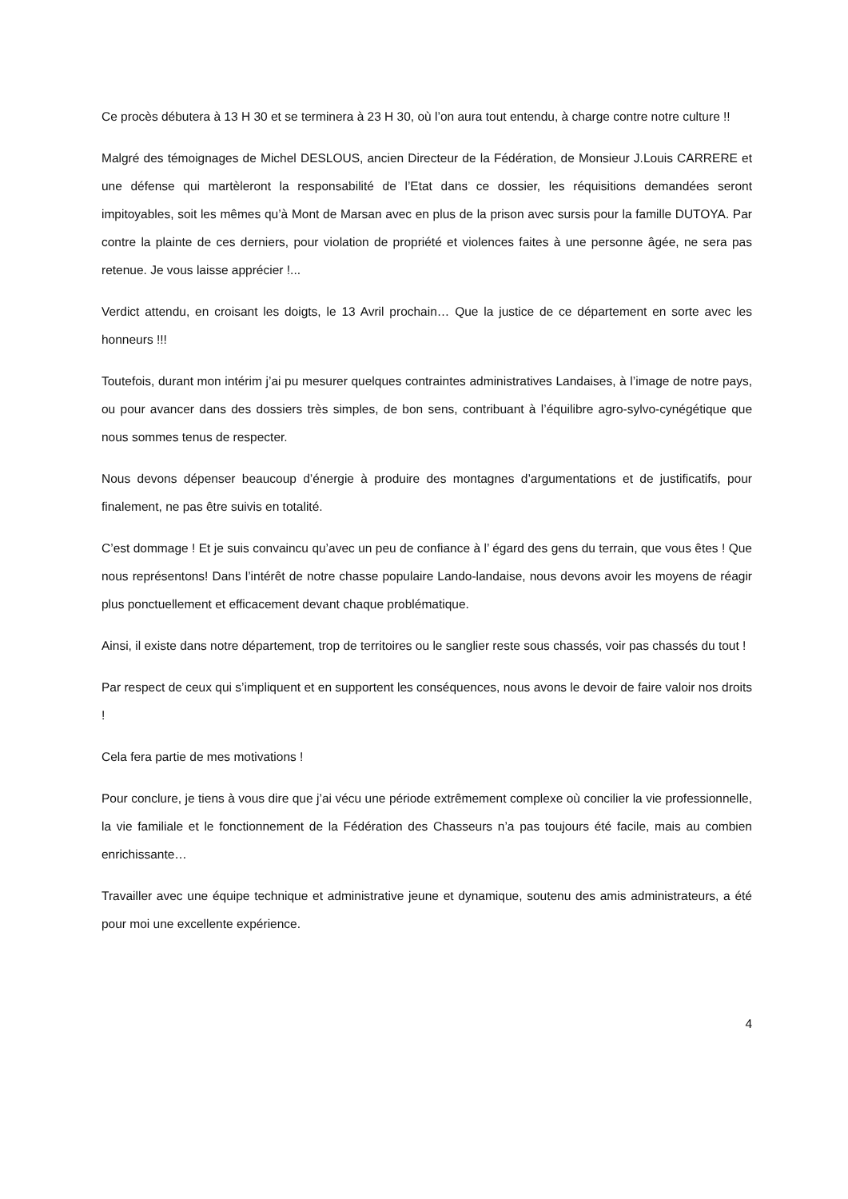Ce procès débutera à 13 H 30 et se terminera à 23 H 30, où l’on aura tout entendu, à charge contre notre culture !!
Malgré des témoignages de Michel DESLOUS, ancien Directeur de la Fédération, de Monsieur J.Louis CARRERE et une défense qui martèleront la responsabilité de l’Etat dans ce dossier, les réquisitions demandées seront impitoyables, soit les mêmes qu’à Mont de Marsan avec en plus de la prison avec sursis pour la famille DUTOYA. Par contre la plainte de ces derniers, pour violation de propriété et violences faites à une personne âgée, ne sera pas retenue. Je vous laisse apprécier !...
Verdict attendu, en croisant les doigts, le 13 Avril prochain… Que la justice de ce département en sorte avec les honneurs !!!
Toutefois, durant mon intérim j’ai pu mesurer quelques contraintes administratives Landaises, à l’image de notre pays, ou pour avancer dans des dossiers très simples, de bon sens, contribuant à l’équilibre agro-sylvo-cynégétique que nous sommes tenus de respecter.
Nous devons dépenser beaucoup d’énergie à produire des montagnes d’argumentations et de justificatifs, pour finalement, ne pas être suivis en totalité.
C’est dommage ! Et je suis convaincu qu’avec un peu de confiance à l’ égard des gens du terrain, que vous êtes ! Que nous représentons! Dans l’intérêt de notre chasse populaire Lando-landaise, nous devons avoir les moyens de réagir plus ponctuellement et efficacement devant chaque problématique.
Ainsi, il existe dans notre département, trop de territoires ou le sanglier reste sous chassés, voir pas chassés du tout !
Par respect de ceux qui s’impliquent et en supportent les conséquences, nous avons le devoir de faire valoir nos droits !
Cela fera partie de mes motivations !
Pour conclure, je tiens à vous dire que j’ai vécu une période extrêmement complexe où concilier la vie professionnelle, la vie familiale et le fonctionnement de la Fédération des Chasseurs n’a pas toujours été facile, mais au combien enrichissante…
Travailler avec une équipe technique et administrative jeune et dynamique, soutenu des amis administrateurs, a été pour moi une excellente expérience.
4